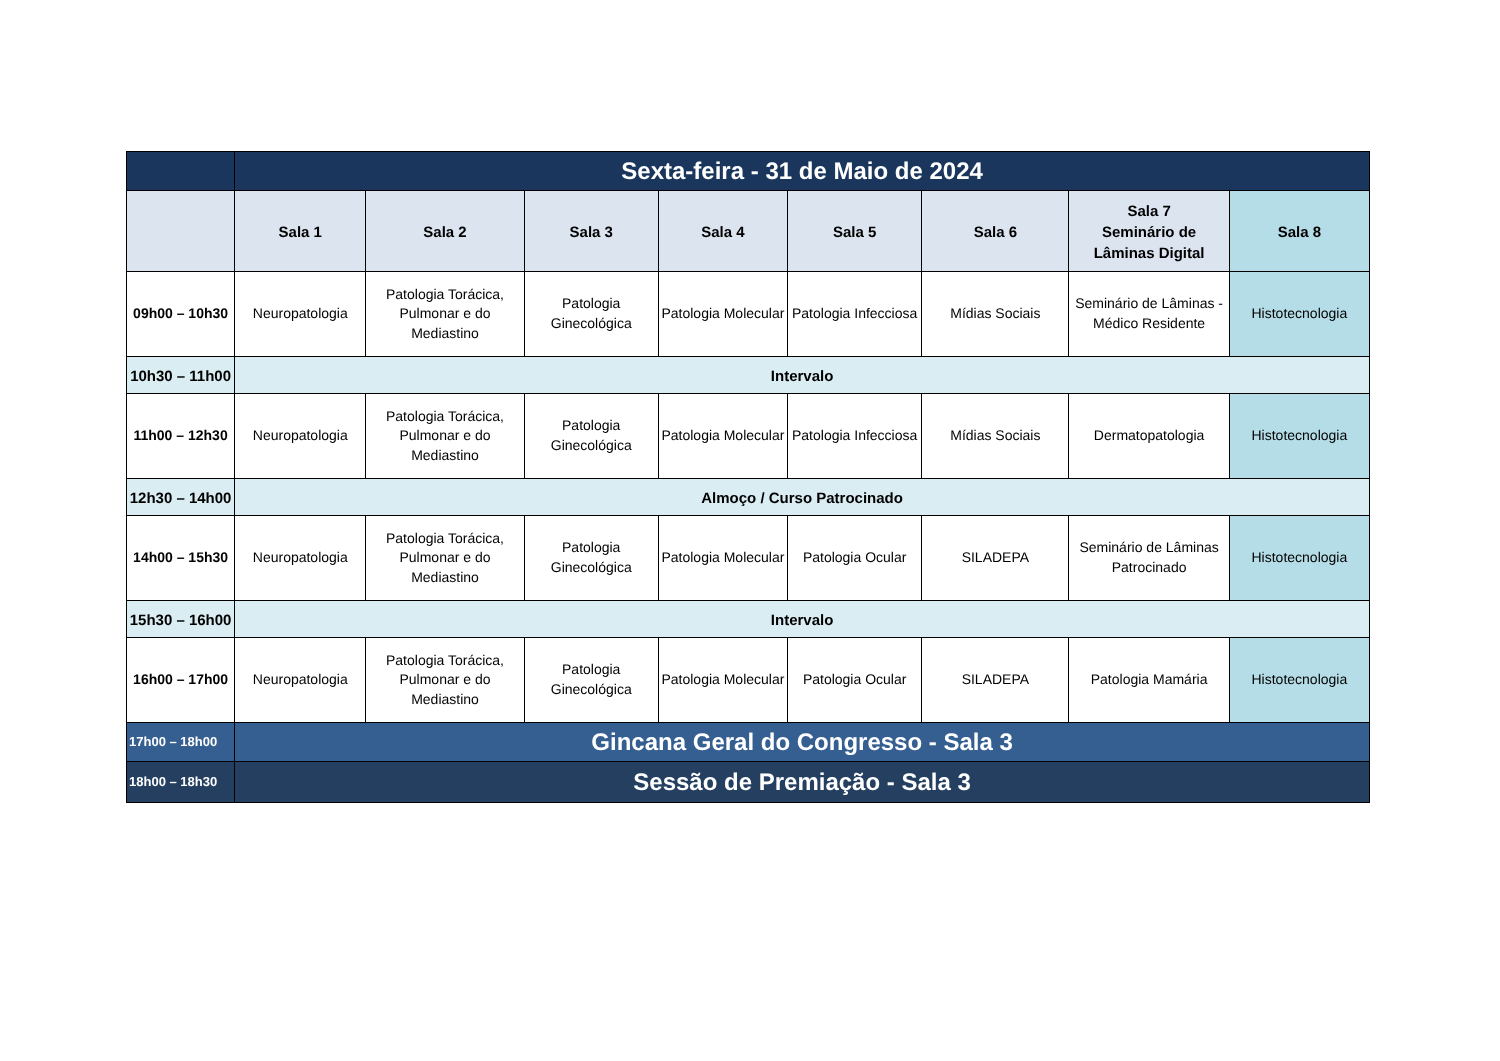| | Sexta-feira - 31 de Maio de 2024 | | | | | | | |
| | Sala 1 | Sala 2 | Sala 3 | Sala 4 | Sala 5 | Sala 6 | Sala 7 Seminário de Lâminas Digital | Sala 8 |
| 09h00 – 10h30 | Neuropatologia | Patologia Torácica, Pulmonar e do Mediastino | Patologia Ginecológica | Patologia Molecular | Patologia Infecciosa | Mídias Sociais | Seminário de Lâminas - Médico Residente | Histotecnologia |
| 10h30 – 11h00 | Intervalo | | | | | | | |
| 11h00 – 12h30 | Neuropatologia | Patologia Torácica, Pulmonar e do Mediastino | Patologia Ginecológica | Patologia Molecular | Patologia Infecciosa | Mídias Sociais | Dermatopatologia | Histotecnologia |
| 12h30 – 14h00 | Almoço / Curso Patrocinado | | | | | | | |
| 14h00 – 15h30 | Neuropatologia | Patologia Torácica, Pulmonar e do Mediastino | Patologia Ginecológica | Patologia Molecular | Patologia Ocular | SILADEPA | Seminário de Lâminas Patrocinado | Histotecnologia |
| 15h30 – 16h00 | Intervalo | | | | | | | |
| 16h00 – 17h00 | Neuropatologia | Patologia Torácica, Pulmonar e do Mediastino | Patologia Ginecológica | Patologia Molecular | Patologia Ocular | SILADEPA | Patologia Mamária | Histotecnologia |
| 17h00 – 18h00 | Gincana Geral do Congresso - Sala 3 | | | | | | | |
| 18h00 – 18h30 | Sessão de Premiação - Sala 3 | | | | | | | |